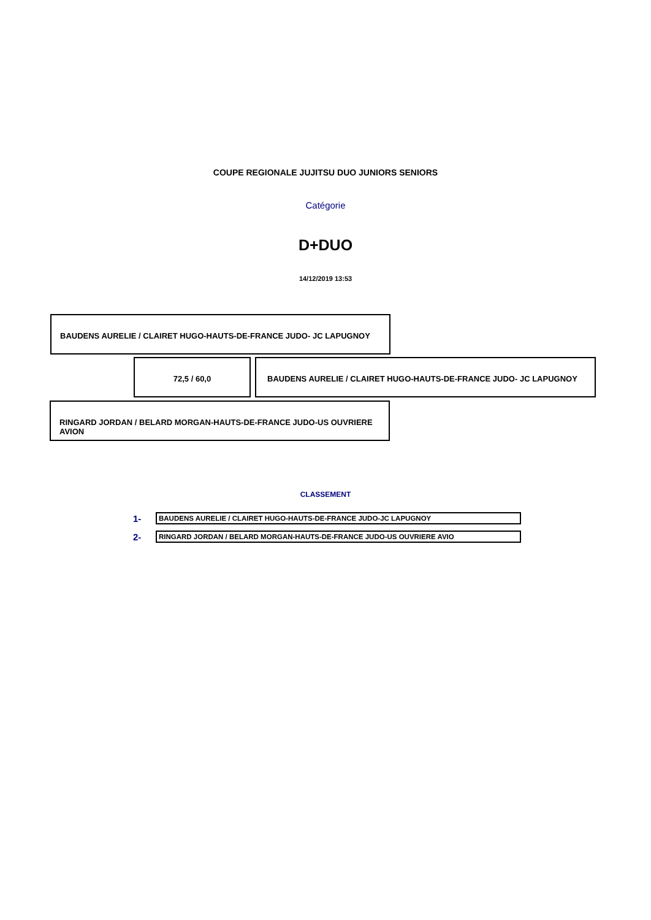COUPE REGIONALE JUJITSU DUO JUNIORS SENIORS
Catégorie
D+DUO
14/12/2019 13:53
BAUDENS AURELIE / CLAIRET HUGO-HAUTS-DE-FRANCE JUDO- JC LAPUGNOY
72,5 / 60,0 BAUDENS AURELIE / CLAIRET HUGO-HAUTS-DE-FRANCE JUDO- JC LAPUGNOY
RINGARD JORDAN / BELARD MORGAN-HAUTS-DE-FRANCE JUDO-US OUVRIERE AVION
CLASSEMENT
| 1- | BAUDENS AURELIE / CLAIRET HUGO-HAUTS-DE-FRANCE JUDO-JC LAPUGNOY |
| 2- | RINGARD JORDAN / BELARD MORGAN-HAUTS-DE-FRANCE JUDO-US OUVRIERE AVIO |